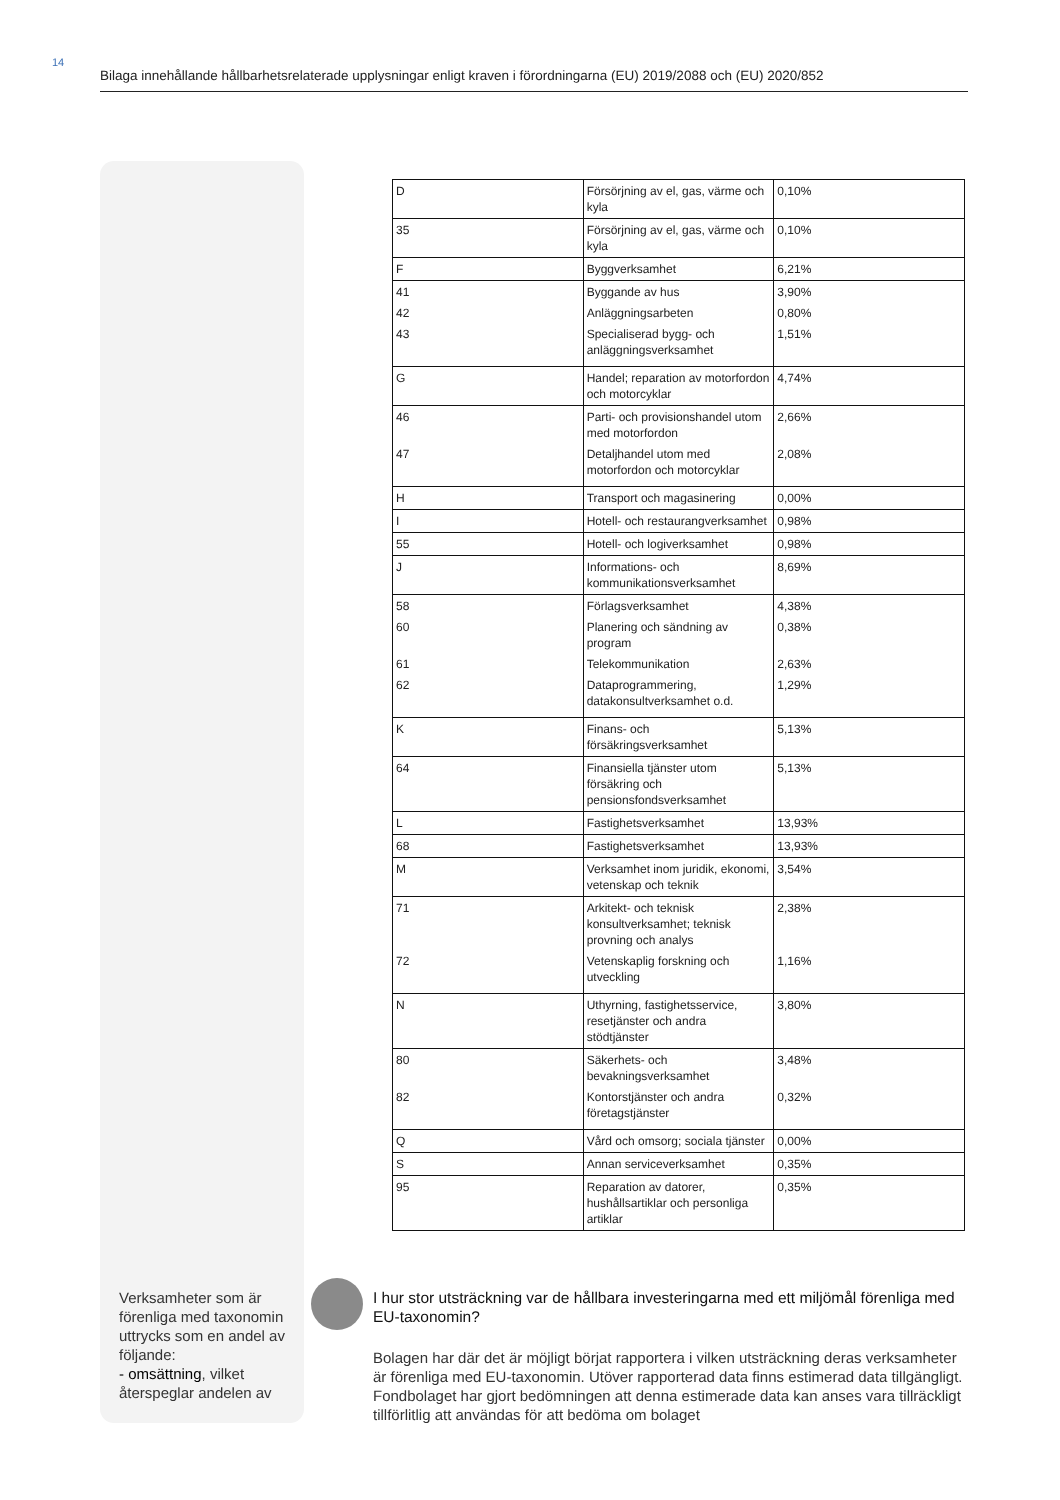14
Bilaga innehållande hållbarhetsrelaterade upplysningar enligt kraven i förordningarna (EU) 2019/2088 och (EU) 2020/852
| D | Försörjning av el, gas, värme och kyla | 0,10% |
| 35 | Försörjning av el, gas, värme och kyla | 0,10% |
| F | Byggverksamhet | 6,21% |
| 41 42 43 | Byggande av hus Anläggningsarbeten Specialiserad bygg- och anläggningsverksamhet | 3,90% 0,80% 1,51% |
| G | Handel; reparation av motorfordon och motorcyklar | 4,74% |
| 46 47 | Parti- och provisionshandel utom med motorfordon Detaljhandel utom med motorfordon och motorcyklar | 2,66% 2,08% |
| H | Transport och magasinering | 0,00% |
| I | Hotell- och restaurangverksamhet | 0,98% |
| 55 | Hotell- och logiverksamhet | 0,98% |
| J | Informations- och kommunikationsverksamhet | 8,69% |
| 58 60 61 62 | Förlagsverksamhet Planering och sändning av program Telekommunikation Dataprogrammering, datakonsultverksamhet o.d. | 4,38% 0,38% 2,63% 1,29% |
| K | Finans- och försäkringsverksamhet | 5,13% |
| 64 | Finansiella tjänster utom försäkring och pensionsfondsverksamhet | 5,13% |
| L | Fastighetsverksamhet | 13,93% |
| 68 | Fastighetsverksamhet | 13,93% |
| M | Verksamhet inom juridik, ekonomi, vetenskap och teknik | 3,54% |
| 71 72 | Arkitekt- och teknisk konsultverksamhet; teknisk provning och analys Vetenskaplig forskning och utveckling | 2,38% 1,16% |
| N | Uthyrning, fastighetsservice, resetjänster och andra stödtjänster | 3,80% |
| 80 82 | Säkerhets- och bevakningsverksamhet Kontorstjänster och andra företagstjänster | 3,48% 0,32% |
| Q | Vård och omsorg; sociala tjänster | 0,00% |
| S | Annan serviceverksamhet | 0,35% |
| 95 | Reparation av datorer, hushållsartiklar och personliga artiklar | 0,35% |
Verksamheter som är förenliga med taxonomin uttrycks som en andel av följande:
- omsättning, vilket återspeglar andelen av
I hur stor utsträckning var de hållbara investeringarna med ett miljömål förenliga med EU-taxonomin?
Bolagen har där det är möjligt börjat rapportera i vilken utsträckning deras verksamheter är förenliga med EU-taxonomin. Utöver rapporterad data finns estimerad data tillgängligt. Fondbolaget har gjort bedömningen att denna estimerade data kan anses vara tillräckligt tillförlitlig att användas för att bedöma om bolaget